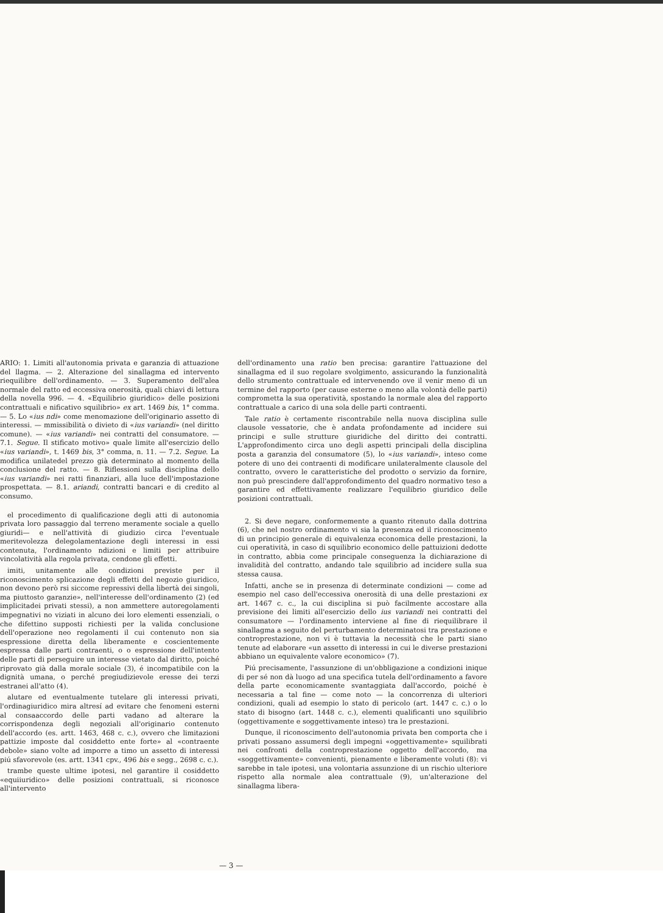ARIO: 1. Limiti all'autonomia privata e garanzia di attuazione del llagma. — 2. Alterazione del sinallagma ed intervento riequilibre dell'ordinamento. — 3. Superamento dell'alea normale del ratto ed eccessiva onerosità, quali chiavi di lettura della novella 996. — 4. «Equilibrio giuridico» delle posizioni contrattuali e nificativo squilibrio» ex art. 1469 bis, 1° comma. — 5. Lo «ius ndi» come menomazione dell'originario assetto di interessi. — mmissibilità o divieto di «ius variandi» (nel diritto comune). — «ius variandi» nei contratti del consumatore. — 7.1. Segue. Il stificato motivo» quale limite all'esercizio dello «ius variandi», t. 1469 bis, 3° comma, n. 11. — 7.2. Segue. La modifica unilatedel prezzo già determinato al momento della conclusione del ratto. — 8. Riflessioni sulla disciplina dello «ius variandi» nei ratti finanziari, alla luce dell'impostazione prospettata. — 8.1. ariandi, contratti bancari e di credito al consumo.
el procedimento di qualificazione degli atti di autonomia privata loro passaggio dal terreno meramente sociale a quello giuridi— e nell'attività di giudizio circa l'eventuale meritevolezza delegolamentazione degli interessi in essi contenuta, l'ordinamento ndizioni e limiti per attribuire vincolatività alla regola privata, cendone gli effetti.
imiti, unitamente alle condizioni previste per il riconoscimento splicazione degli effetti del negozio giuridico, non devono però rsi siccome repressivi della libertà dei singoli, ma piuttosto garanzie», nell'interesse dell'ordinamento (2) (ed implicitadei privati stessi), a non ammettere autoregolamenti impegnativi no viziati in alcuno dei loro elementi essenziali, o che difettino supposti richiesti per la valida conclusione dell'operazione neo regolamenti il cui contenuto non sia espressione diretta della liberamente e coscientemente espressa dalle parti contraenti, o o espressione dell'intento delle parti di perseguire un interesse vietato dal diritto, poiché riprovato già dalla morale sociale (3), é incompatibile con la dignità umana, o perché pregiudizievole eresse dei terzi estranei all'atto (4).
alutare ed eventualmente tutelare gli interessi privati, l'ordinagiuridico mira altresí ad evitare che fenomeni esterni al consaaccordo delle parti vadano ad alterare la corrispondenza degli negoziali all'originario contenuto dell'accordo (es. artt. 1463, 468 c. c.), ovvero che limitazioni pattizie imposte dal cosiddetto ente forte» al «contraente debole» siano volte ad imporre a timo un assetto di interessi piú sfavorevole (es. artt. 1341 cpv., 496 bis e segg., 2698 c. c.).
trambe queste ultime ipotesi, nel garantire il cosiddetto «equiiuridico» delle posizioni contrattuali, si riconosce all'intervento
dell'ordinamento una ratio ben precisa: garantire l'attuazione del sinallagma ed il suo regolare svolgimento, assicurando la funzionalità dello strumento contrattuale ed intervenendo ove il venir meno di un termine del rapporto (per cause esterne o meno alla volontà delle parti) comprometta la sua operatività, spostando la normale alea del rapporto contrattuale a carico di una sola delle parti contraenti.
Tale ratio è certamente riscontrabile nella nuova disciplina sulle clausole vessatorie, che è andata profondamente ad incidere sui principi e sulle strutture giuridiche del diritto dei contratti. L'approfondimento circa uno degli aspetti principali della disciplina posta a garanzia del consumatore (5), lo «ius variandi», inteso come potere di uno dei contraenti di modificare unilateralmente clausole del contratto, ovvero le caratteristiche del prodotto o servizio da fornire, non può prescindere dall'approfondimento del quadro normativo teso a garantire ed effettivamente realizzare l'equilibrio giuridico delle posizioni contrattuali.
2. Si deve negare, conformemente a quanto ritenuto dalla dottrina (6), che nel nostro ordinamento vi sia la presenza ed il riconoscimento di un principio generale di equivalenza economica delle prestazioni, la cui operatività, in caso di squilibrio economico delle pattuizioni dedotte in contratto, abbia come principale conseguenza la dichiarazione di invalidità del contratto, andando tale squilibrio ad incidere sulla sua stessa causa.
Infatti, anche se in presenza di determinate condizioni — come ad esempio nel caso dell'eccessiva onerosità di una delle prestazioni ex art. 1467 c. c., la cui disciplina si può facilmente accostare alla previsione dei limiti all'esercizio dello ius variandi nei contratti del consumatore — l'ordinamento interviene al fine di riequilibrare il sinallagma a seguito del perturbamento determinatosi tra prestazione e controprestazione, non vi è tuttavia la necessità che le parti siano tenute ad elaborare «un assetto di interessi in cui le diverse prestazioni abbiano un equivalente valore economico» (7).
Piú precisamente, l'assunzione di un'obbligazione a condizioni inique di per sé non dà luogo ad una specifica tutela dell'ordinamento a favore della parte economicamente svantaggiata dall'accordo, poiché è necessaria a tal fine — come noto — la concorrenza di ulteriori condizioni, quali ad esempio lo stato di pericolo (art. 1447 c. c.) o lo stato di bisogno (art. 1448 c. c.), elementi qualificanti uno squilibrio (oggettivamente e soggettivamente inteso) tra le prestazioni.
Dunque, il riconoscimento dell'autonomia privata ben comporta che i privati possano assumersi degli impegni «oggettivamente» squilibrati nei confronti della controprestazione oggetto dell'accordo, ma «soggettivamente» convenienti, pienamente e liberamente voluti (8): vi sarebbe in tale ipotesi, una volontaria assunzione di un rischio ulteriore rispetto alla normale alea contrattuale (9), un'alterazione del sinallagma libera-
— 3 —